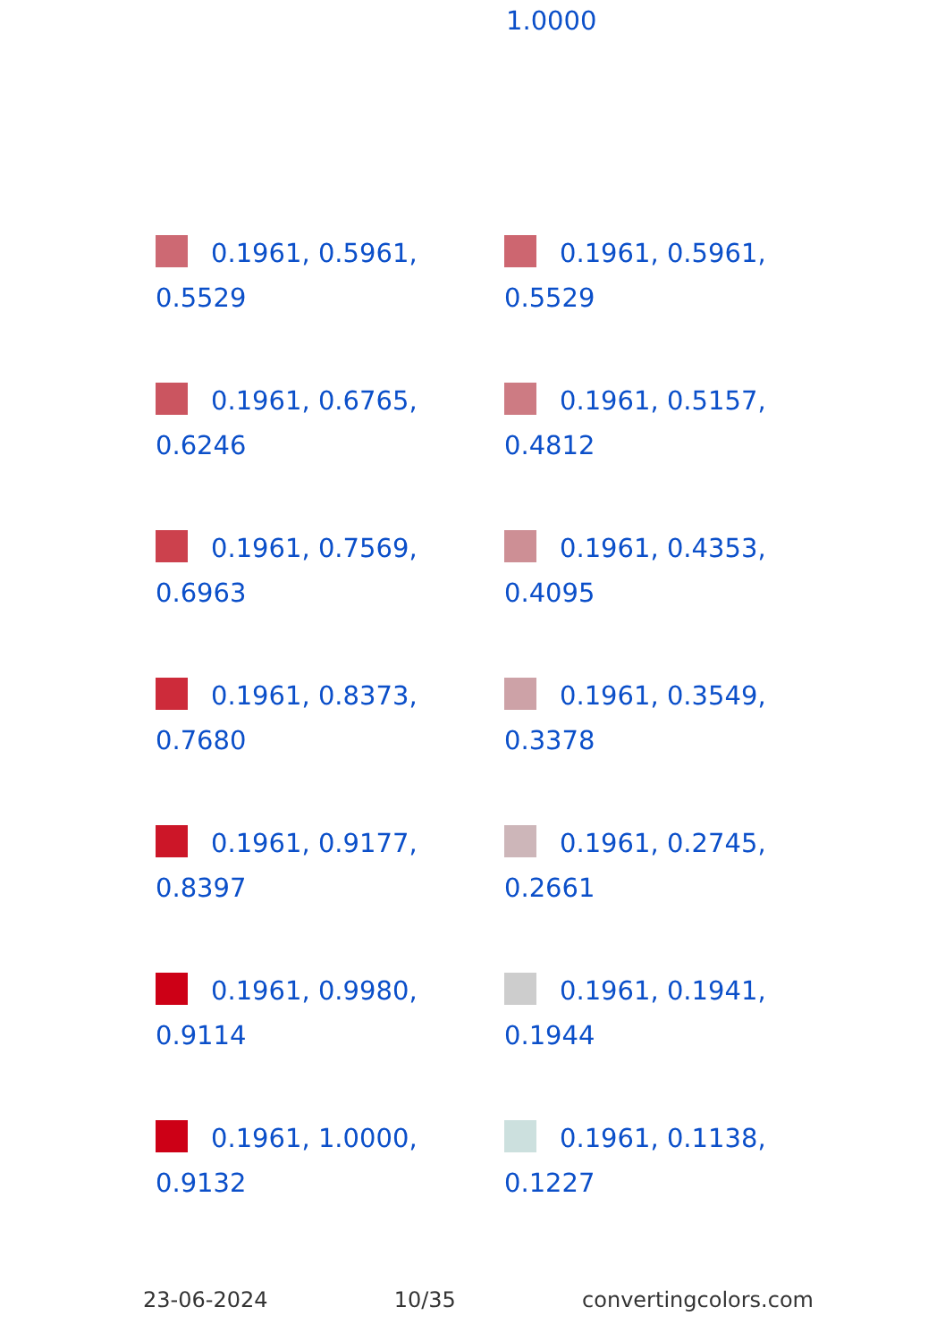1.0000
0.1961, 0.5961, 0.5529
0.1961, 0.5961, 0.5529
0.1961, 0.6765, 0.6246
0.1961, 0.5157, 0.4812
0.1961, 0.7569, 0.6963
0.1961, 0.4353, 0.4095
0.1961, 0.8373, 0.7680
0.1961, 0.3549, 0.3378
0.1961, 0.9177, 0.8397
0.1961, 0.2745, 0.2661
0.1961, 0.9980, 0.9114
0.1961, 0.1941, 0.1944
0.1961, 1.0000, 0.9132
0.1961, 0.1138, 0.1227
23-06-2024 10/35 convertingcolors.com